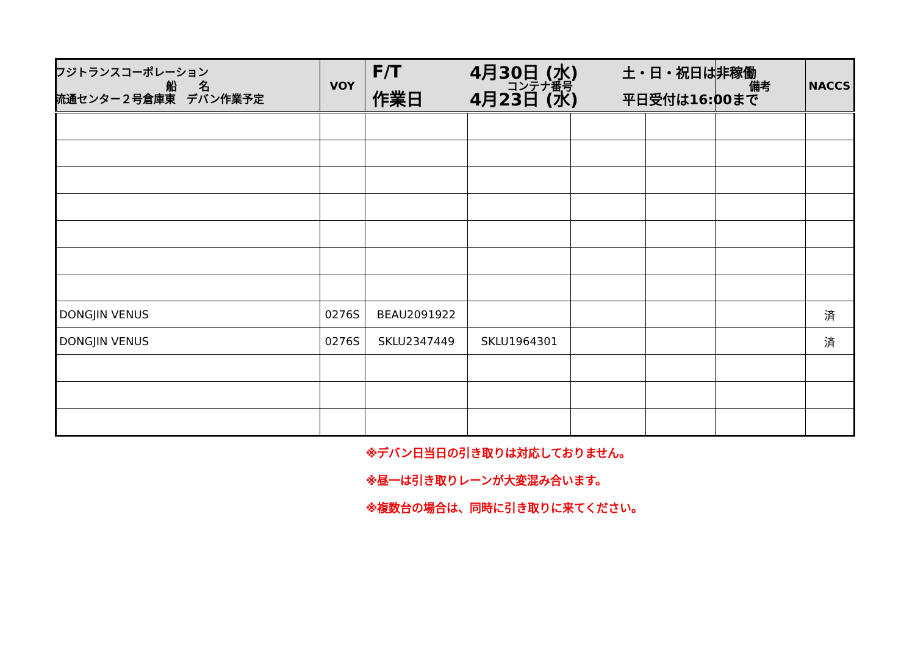フジトランスコーポレーション
F/T 4月30日 (水)
土・日・祝日は非稼働
流通センター２号倉庫東　デバン作業予定
作業日 4月23日 (水)
平日受付は16:00まで
| 船 名 | VOY | コンテナ番号 | | | | 備考 | NACCS |
| --- | --- | --- | --- | --- | --- | --- | --- |
| DONGJIN VENUS | 0276S | BEAU2091922 | | | | | 済 |
| DONGJIN VENUS | 0276S | SKLU2347449 | SKLU1964301 | | | | 済 |
※デバン日当日の引き取りは対応しておりません。
※昼一は引き取りレーンが大変混み合います。
※複数台の場合は、同時に引き取りに来てください。